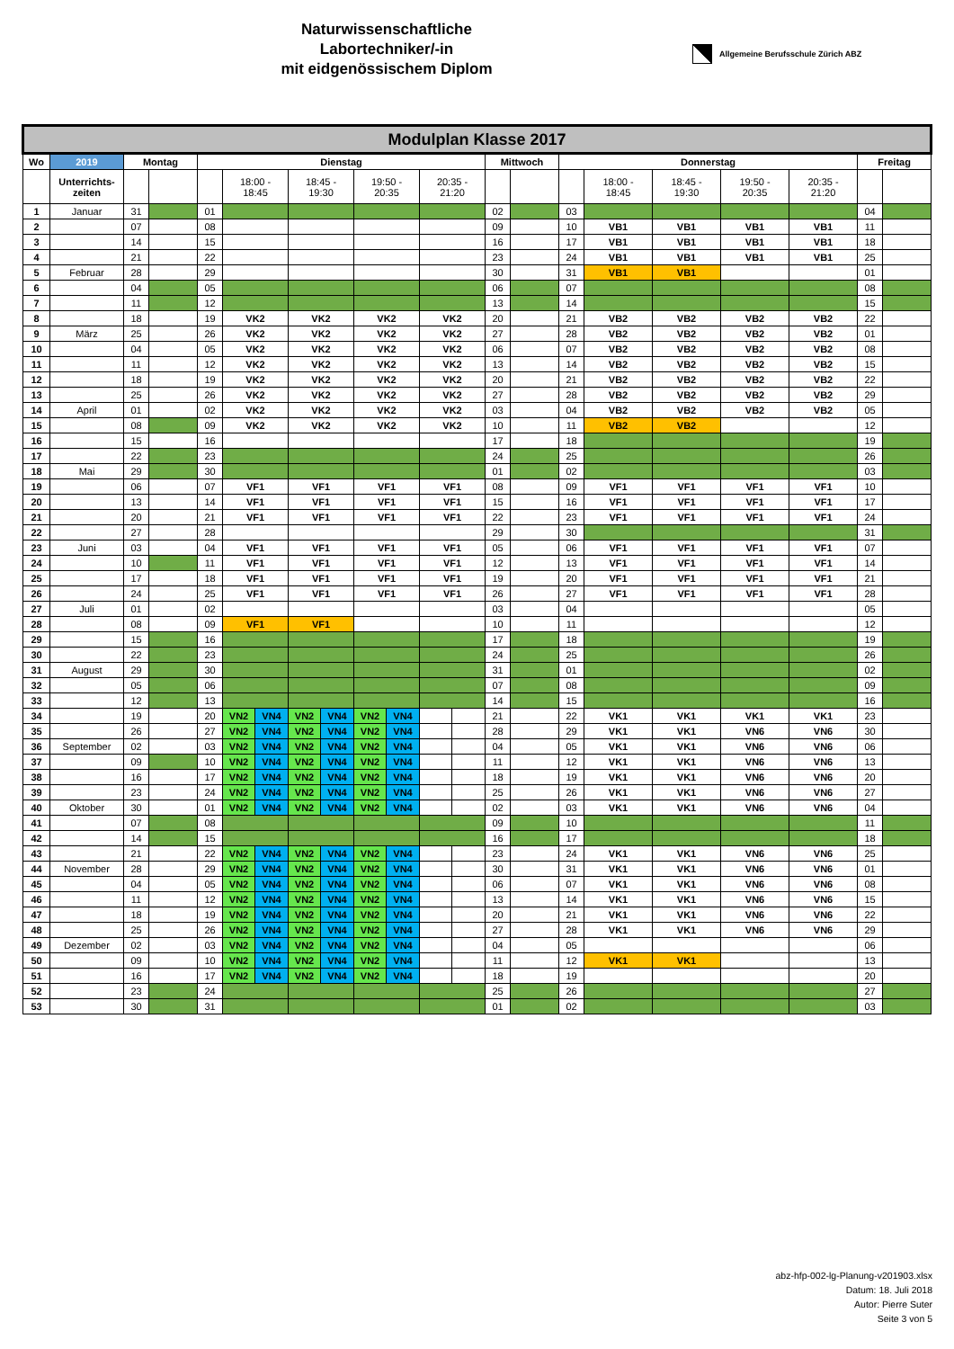Naturwissenschaftliche
Labortechniker/-in
mit eidgenössischem Diplom
Allgemeine Berufsschule Zürich ABZ
| Modulplan Klasse 2017 | | | | | | | | | | | | | | | | | | | | | |
| --- | --- | --- | --- | --- | --- | --- | --- | --- | --- | --- | --- | --- | --- | --- | --- | --- | --- | --- | --- | --- | --- |
| Wo | 2019 | Montag | | Dienstag | | | | | | | | | Mittwoch | | Donnerstag | | | | | Freitag | |
| | Unterrichts- zeiten | | | | 18:00 - 18:45 | | 18:45 - 19:30 | | 19:50 - 20:35 | | 20:35 - 21:20 | | | | | 18:00 - 18:45 | 18:45 - 19:30 | 19:50 - 20:35 | 20:35 - 21:20 | | |
| 1 | Januar | 31 | | 01 | | | | | | | | | 02 | | 03 | | | | | 04 | |
| 2 | | 07 | | 08 | | | | | | | | | 09 | | 10 | VB1 | VB1 | VB1 | VB1 | 11 | |
| 3 | | 14 | | 15 | | | | | | | | | 16 | | 17 | VB1 | VB1 | VB1 | VB1 | 18 | |
| 4 | | 21 | | 22 | | | | | | | | | 23 | | 24 | VB1 | VB1 | VB1 | VB1 | 25 | |
| 5 | Februar | 28 | | 29 | | | | | | | | | 30 | | 31 | VB1 | VB1 | | | 01 | |
| 6 | | 04 | | 05 | | | | | | | | | 06 | | 07 | | | | | 08 | |
| 7 | | 11 | | 12 | | | | | | | | | 13 | | 14 | | | | | 15 | |
| 8 | | 18 | | 19 | VK2 | | VK2 | | VK2 | | VK2 | | 20 | | 21 | VB2 | VB2 | VB2 | VB2 | 22 | |
| 9 | März | 25 | | 26 | VK2 | | VK2 | | VK2 | | VK2 | | 27 | | 28 | VB2 | VB2 | VB2 | VB2 | 01 | |
| 10 | | 04 | | 05 | VK2 | | VK2 | | VK2 | | VK2 | | 06 | | 07 | VB2 | VB2 | VB2 | VB2 | 08 | |
| 11 | | 11 | | 12 | VK2 | | VK2 | | VK2 | | VK2 | | 13 | | 14 | VB2 | VB2 | VB2 | VB2 | 15 | |
| 12 | | 18 | | 19 | VK2 | | VK2 | | VK2 | | VK2 | | 20 | | 21 | VB2 | VB2 | VB2 | VB2 | 22 | |
| 13 | | 25 | | 26 | VK2 | | VK2 | | VK2 | | VK2 | | 27 | | 28 | VB2 | VB2 | VB2 | VB2 | 29 | |
| 14 | April | 01 | | 02 | VK2 | | VK2 | | VK2 | | VK2 | | 03 | | 04 | VB2 | VB2 | VB2 | VB2 | 05 | |
| 15 | | 08 | | 09 | VK2 | | VK2 | | VK2 | | VK2 | | 10 | | 11 | VB2 | VB2 | | | 12 | |
| 16 | | 15 | | 16 | | | | | | | | | 17 | | 18 | | | | | 19 | |
| 17 | | 22 | | 23 | | | | | | | | | 24 | | 25 | | | | | 26 | |
| 18 | Mai | 29 | | 30 | | | | | | | | | 01 | | 02 | | | | | 03 | |
| 19 | | 06 | | 07 | VF1 | | VF1 | | VF1 | | VF1 | | 08 | | 09 | VF1 | VF1 | VF1 | VF1 | 10 | |
| 20 | | 13 | | 14 | VF1 | | VF1 | | VF1 | | VF1 | | 15 | | 16 | VF1 | VF1 | VF1 | VF1 | 17 | |
| 21 | | 20 | | 21 | VF1 | | VF1 | | VF1 | | VF1 | | 22 | | 23 | VF1 | VF1 | VF1 | VF1 | 24 | |
| 22 | | 27 | | 28 | | | | | | | | | 29 | | 30 | | | | | 31 | |
| 23 | Juni | 03 | | 04 | VF1 | | VF1 | | VF1 | | VF1 | | 05 | | 06 | VF1 | VF1 | VF1 | VF1 | 07 | |
| 24 | | 10 | | 11 | VF1 | | VF1 | | VF1 | | VF1 | | 12 | | 13 | VF1 | VF1 | VF1 | VF1 | 14 | |
| 25 | | 17 | | 18 | VF1 | | VF1 | | VF1 | | VF1 | | 19 | | 20 | VF1 | VF1 | VF1 | VF1 | 21 | |
| 26 | | 24 | | 25 | VF1 | | VF1 | | VF1 | | VF1 | | 26 | | 27 | VF1 | VF1 | VF1 | VF1 | 28 | |
| 27 | Juli | 01 | | 02 | | | | | | | | | 03 | | 04 | | | | | 05 | |
| 28 | | 08 | | 09 | VF1 | | VF1 | | | | | | 10 | | 11 | | | | | 12 | |
| 29 | | 15 | | 16 | | | | | | | | | 17 | | 18 | | | | | 19 | |
| 30 | | 22 | | 23 | | | | | | | | | 24 | | 25 | | | | | 26 | |
| 31 | August | 29 | | 30 | | | | | | | | | 31 | | 01 | | | | | 02 | |
| 32 | | 05 | | 06 | | | | | | | | | 07 | | 08 | | | | | 09 | |
| 33 | | 12 | | 13 | | | | | | | | | 14 | | 15 | | | | | 16 | |
| 34 | | 19 | | 20 | VN2 | VN4 | VN2 | VN4 | VN2 | VN4 | | | 21 | | 22 | VK1 | VK1 | VK1 | VK1 | 23 | |
| 35 | | 26 | | 27 | VN2 | VN4 | VN2 | VN4 | VN2 | VN4 | | | 28 | | 29 | VK1 | VK1 | VN6 | VN6 | 30 | |
| 36 | September | 02 | | 03 | VN2 | VN4 | VN2 | VN4 | VN2 | VN4 | | | 04 | | 05 | VK1 | VK1 | VN6 | VN6 | 06 | |
| 37 | | 09 | | 10 | VN2 | VN4 | VN2 | VN4 | VN2 | VN4 | | | 11 | | 12 | VK1 | VK1 | VN6 | VN6 | 13 | |
| 38 | | 16 | | 17 | VN2 | VN4 | VN2 | VN4 | VN2 | VN4 | | | 18 | | 19 | VK1 | VK1 | VN6 | VN6 | 20 | |
| 39 | | 23 | | 24 | VN2 | VN4 | VN2 | VN4 | VN2 | VN4 | | | 25 | | 26 | VK1 | VK1 | VN6 | VN6 | 27 | |
| 40 | Oktober | 30 | | 01 | VN2 | VN4 | VN2 | VN4 | VN2 | VN4 | | | 02 | | 03 | VK1 | VK1 | VN6 | VN6 | 04 | |
| 41 | | 07 | | 08 | | | | | | | | | 09 | | 10 | | | | | 11 | |
| 42 | | 14 | | 15 | | | | | | | | | 16 | | 17 | | | | | 18 | |
| 43 | | 21 | | 22 | VN2 | VN4 | VN2 | VN4 | VN2 | VN4 | | | 23 | | 24 | VK1 | VK1 | VN6 | VN6 | 25 | |
| 44 | November | 28 | | 29 | VN2 | VN4 | VN2 | VN4 | VN2 | VN4 | | | 30 | | 31 | VK1 | VK1 | VN6 | VN6 | 01 | |
| 45 | | 04 | | 05 | VN2 | VN4 | VN2 | VN4 | VN2 | VN4 | | | 06 | | 07 | VK1 | VK1 | VN6 | VN6 | 08 | |
| 46 | | 11 | | 12 | VN2 | VN4 | VN2 | VN4 | VN2 | VN4 | | | 13 | | 14 | VK1 | VK1 | VN6 | VN6 | 15 | |
| 47 | | 18 | | 19 | VN2 | VN4 | VN2 | VN4 | VN2 | VN4 | | | 20 | | 21 | VK1 | VK1 | VN6 | VN6 | 22 | |
| 48 | | 25 | | 26 | VN2 | VN4 | VN2 | VN4 | VN2 | VN4 | | | 27 | | 28 | VK1 | VK1 | VN6 | VN6 | 29 | |
| 49 | Dezember | 02 | | 03 | VN2 | VN4 | VN2 | VN4 | VN2 | VN4 | | | 04 | | 05 | | | | | 06 | |
| 50 | | 09 | | 10 | VN2 | VN4 | VN2 | VN4 | VN2 | VN4 | | | 11 | | 12 | VK1 | VK1 | | | 13 | |
| 51 | | 16 | | 17 | VN2 | VN4 | VN2 | VN4 | VN2 | VN4 | | | 18 | | 19 | | | | | 20 | |
| 52 | | 23 | | 24 | | | | | | | | | 25 | | 26 | | | | | 27 | |
| 53 | | 30 | | 31 | | | | | | | | | 01 | | 02 | | | | | 03 | |
abz-hfp-002-lg-Planung-v201903.xlsx
Datum: 18. Juli 2018
Autor: Pierre Suter
Seite 3 von 5